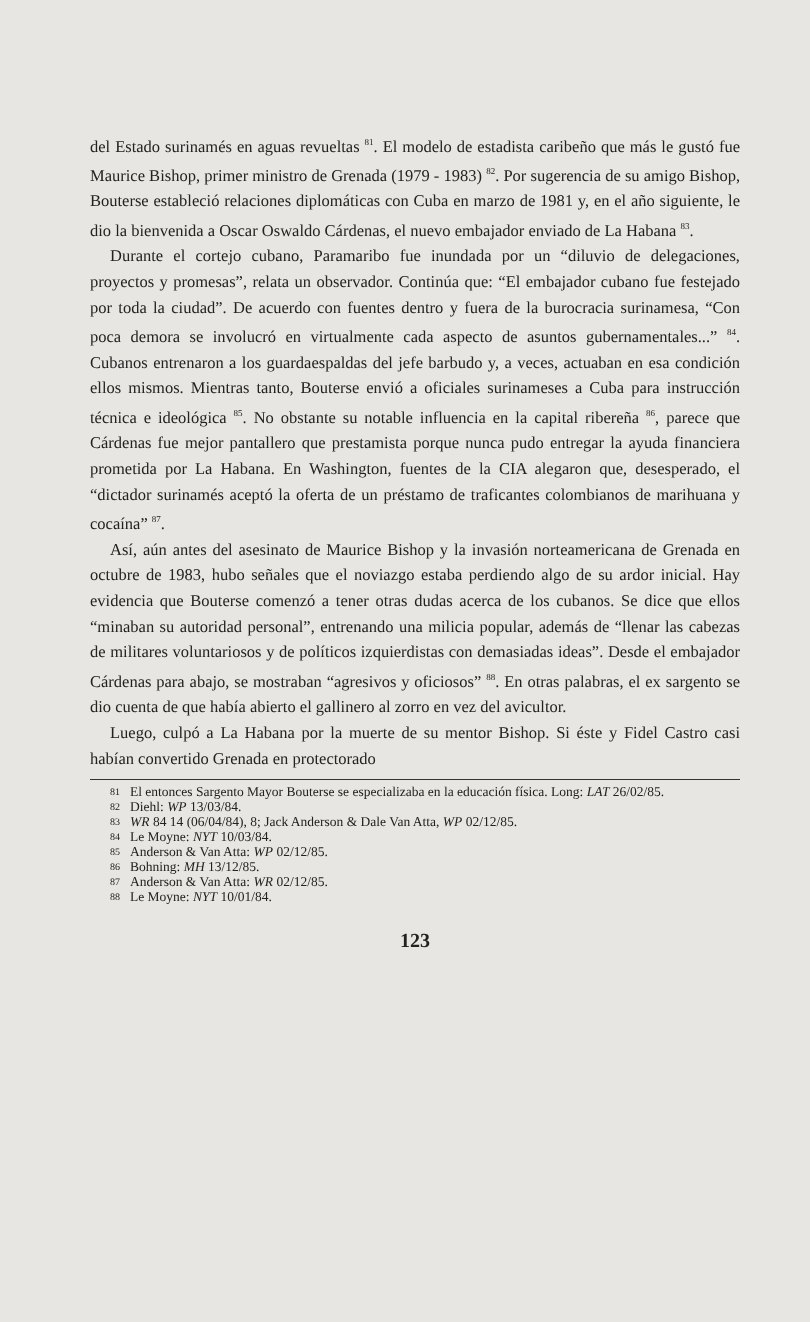del Estado surinamés en aguas revueltas <sup>81</sup>. El modelo de estadista caribeño que más le gustó fue Maurice Bishop, primer ministro de Grenada (1979 - 1983) <sup>82</sup>. Por sugerencia de su amigo Bishop, Bouterse estableció relaciones diplomáticas con Cuba en marzo de 1981 y, en el año siguiente, le dio la bienvenida a Oscar Oswaldo Cárdenas, el nuevo embajador enviado de La Habana <sup>83</sup>.
Durante el cortejo cubano, Paramaribo fue inundada por un “diluvio de delegaciones, proyectos y promesas”, relata un observador. Continúa que: “El embajador cubano fue festejado por toda la ciudad”. De acuerdo con fuentes dentro y fuera de la burocracia surinamesa, “Con poca demora se involucró en virtualmente cada aspecto de asuntos gubernamentales...” <sup>84</sup>. Cubanos entrenaron a los guardaespaldas del jefe barbudo y, a veces, actuaban en esa condición ellos mismos. Mientras tanto, Bouterse envió a oficiales surinameses a Cuba para instrucción técnica e ideológica <sup>85</sup>. No obstante su notable influencia en la capital ribereña <sup>86</sup>, parece que Cárdenas fue mejor pantallero que prestamista porque nunca pudo entregar la ayuda financiera prometida por La Habana. En Washington, fuentes de la CIA alegaron que, desesperado, el “dictador surinamés aceptó la oferta de un préstamo de traficantes colombianos de marihuana y cocaína” <sup>87</sup>.
Así, aún antes del asesinato de Maurice Bishop y la invasión norteamericana de Grenada en octubre de 1983, hubo señales que el noviazgo estaba perdiendo algo de su ardor inicial. Hay evidencia que Bouterse comenzó a tener otras dudas acerca de los cubanos. Se dice que ellos “minaban su autoridad personal”, entrenando una milicia popular, además de “llenar las cabezas de militares voluntariosos y de políticos izquierdistas con demasiadas ideas”. Desde el embajador Cárdenas para abajo, se mostraban “agresivos y oficiosos” <sup>88</sup>. En otras palabras, el ex sargento se dio cuenta de que había abierto el gallinero al zorro en vez del avicultor.
Luego, culpó a La Habana por la muerte de su mentor Bishop. Si éste y Fidel Castro casi habían convertido Grenada en protectorado
81 El entonces Sargento Mayor Bouterse se especializaba en la educación física. Long: LAT 26/02/85.
82 Diehl: WP 13/03/84.
83 WR 84 14 (06/04/84), 8; Jack Anderson & Dale Van Atta, WP 02/12/85.
84 Le Moyne: NYT 10/03/84.
85 Anderson & Van Atta: WP 02/12/85.
86 Bohning: MH 13/12/85.
87 Anderson & Van Atta: WR 02/12/85.
88 Le Moyne: NYT 10/01/84.
123